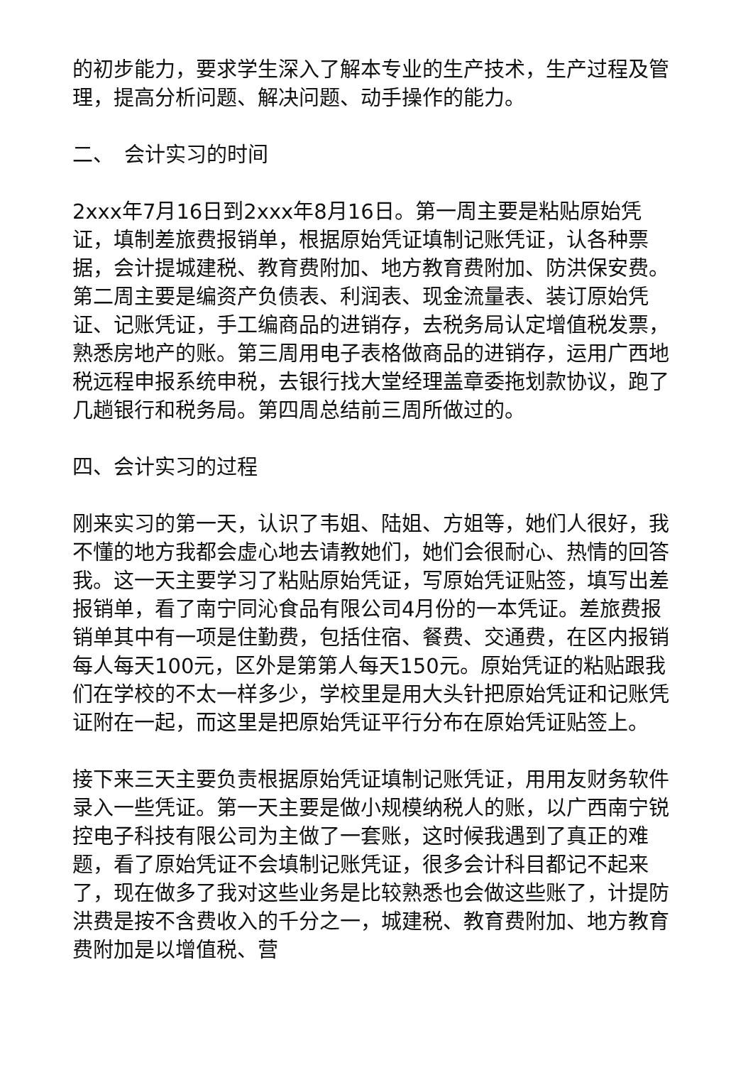的初步能力，要求学生深入了解本专业的生产技术，生产过程及管理，提高分析问题、解决问题、动手操作的能力。
二、　会计实习的时间
2xxx年7月16日到2xxx年8月16日。第一周主要是粘贴原始凭证，填制差旅费报销单，根据原始凭证填制记账凭证，认各种票据，会计提城建税、教育费附加、地方教育费附加、防洪保安费。第二周主要是编资产负债表、利润表、现金流量表、装订原始凭证、记账凭证，手工编商品的进销存，去税务局认定增值税发票，熟悉房地产的账。第三周用电子表格做商品的进销存，运用广西地税远程申报系统申税，去银行找大堂经理盖章委拖划款协议，跑了几趟银行和税务局。第四周总结前三周所做过的。
四、会计实习的过程
刚来实习的第一天，认识了韦姐、陆姐、方姐等，她们人很好，我不懂的地方我都会虚心地去请教她们，她们会很耐心、热情的回答我。这一天主要学习了粘贴原始凭证，写原始凭证贴签，填写出差报销单，看了南宁同沁食品有限公司4月份的一本凭证。差旅费报销单其中有一项是住勤费，包括住宿、餐费、交通费，在区内报销每人每天100元，区外是第第人每天150元。原始凭证的粘贴跟我们在学校的不太一样多少，学校里是用大头针把原始凭证和记账凭证附在一起，而这里是把原始凭证平行分布在原始凭证贴签上。
接下来三天主要负责根据原始凭证填制记账凭证，用用友财务软件录入一些凭证。第一天主要是做小规模纳税人的账，以广西南宁锐控电子科技有限公司为主做了一套账，这时候我遇到了真正的难题，看了原始凭证不会填制记账凭证，很多会计科目都记不起来了，现在做多了我对这些业务是比较熟悉也会做这些账了，计提防洪费是按不含费收入的千分之一，城建税、教育费附加、地方教育费附加是以增值税、营